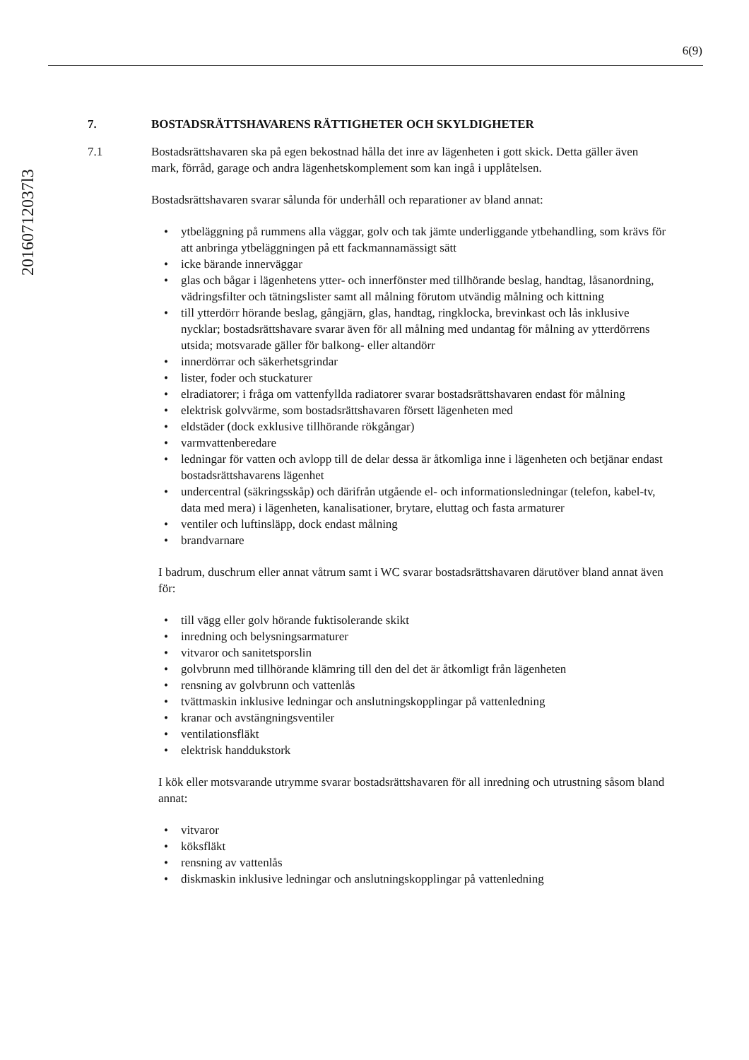6(9)
20160712037l3
7. BOSTADSRÄTTSHAVARENS RÄTTIGHETER OCH SKYLDIGHETER
7.1 Bostadsrättshavaren ska på egen bekostnad hålla det inre av lägenheten i gott skick. Detta gäller även mark, förråd, garage och andra lägenhetskomplement som kan ingå i upplåtelsen.
Bostadsrättshavaren svarar sålunda för underhåll och reparationer av bland annat:
• ytbeläggning på rummens alla väggar, golv och tak jämte underliggande ytbehandling, som krävs för att anbringa ytbeläggningen på ett fackmannamässigt sätt
• icke bärande innerväggar
• glas och bågar i lägenhetens ytter- och innerfönster med tillhörande beslag, handtag, låsanordning, vädringsfilter och tätningslister samt all målning förutom utvändig målning och kittning
• till ytterdörr hörande beslag, gångjärn, glas, handtag, ringklocka, brevinkast och lås inklusive nycklar; bostadsrättshavare svarar även för all målning med undantag för målning av ytterdörrens utsida; motsvarade gäller för balkong- eller altandörr
• innerdörrar och säkerhetsgrindar
• lister, foder och stuckaturer
• elradiatorer; i fråga om vattenfyllda radiatorer svarar bostadsrättshavaren endast för målning
• elektrisk golvvärme, som bostadsrättshavaren försett lägenheten med
• eldstäder (dock exklusive tillhörande rökgångar)
• varmvattenberedare
• ledningar för vatten och avlopp till de delar dessa är åtkomliga inne i lägenheten och betjänar endast bostadsrättshavarens lägenhet
• undercentral (säkringsskåp) och därifrån utgående el- och informationsledningar (telefon, kabel-tv, data med mera) i lägenheten, kanalisationer, brytare, eluttag och fasta armaturer
• ventiler och luftinsläpp, dock endast målning
• brandvarnare
I badrum, duschrum eller annat våtrum samt i WC svarar bostadsrättshavaren därutöver bland annat även för:
• till vägg eller golv hörande fuktisolerande skikt
• inredning och belysningsarmaturer
• vitvaror och sanitetsporslin
• golvbrunn med tillhörande klämring till den del det är åtkomligt från lägenheten
• rensning av golvbrunn och vattenlås
• tvättmaskin inklusive ledningar och anslutningskopplingar på vattenledning
• kranar och avstängningsventiler
• ventilationsfläkt
• elektrisk handdukstork
I kök eller motsvarande utrymme svarar bostadsrättshavaren för all inredning och utrustning såsom bland annat:
• vitvaror
• köksfläkt
• rensning av vattenlås
• diskmaskin inklusive ledningar och anslutningskopplingar på vattenledning